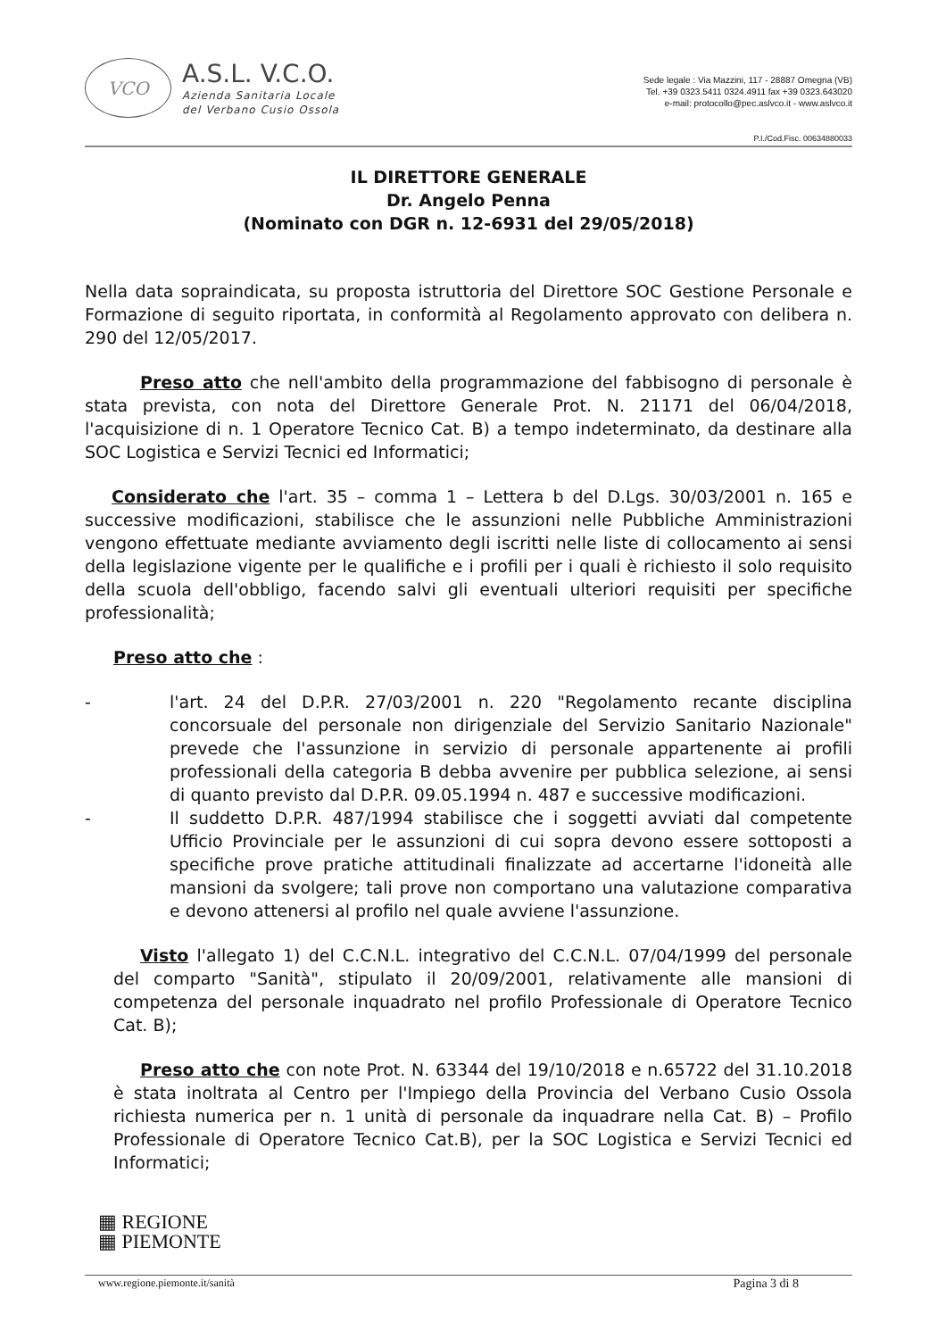VCO
A.S.L. V.C.O.
Azienda Sanitaria Locale
del Verbano Cusio Ossola
Sede legale : Via Mazzini, 117 - 28887 Omegna (VB)
Tel. +39 0323.5411 0324.4911 fax +39 0323.643020
e-mail: protocollo@pec.aslvco.it - www.aslvco.it
P.I./Cod.Fisc. 00634880033
IL DIRETTORE GENERALE
Dr. Angelo Penna
(Nominato con DGR n. 12-6931 del 29/05/2018)
Nella data sopraindicata, su proposta istruttoria del Direttore SOC Gestione Personale e Formazione di seguito riportata, in conformità al Regolamento approvato con delibera n. 290 del 12/05/2017.
Preso atto che nell'ambito della programmazione del fabbisogno di personale è stata prevista, con nota del Direttore Generale Prot. N. 21171 del 06/04/2018, l'acquisizione di n. 1 Operatore Tecnico Cat. B) a tempo indeterminato, da destinare alla SOC Logistica e Servizi Tecnici ed Informatici;
Considerato che l'art. 35 – comma 1 – Lettera b del D.Lgs. 30/03/2001 n. 165 e successive modificazioni, stabilisce che le assunzioni nelle Pubbliche Amministrazioni vengono effettuate mediante avviamento degli iscritti nelle liste di collocamento ai sensi della legislazione vigente per le qualifiche e i profili per i quali è richiesto il solo requisito della scuola dell'obbligo, facendo salvi gli eventuali ulteriori requisiti per specifiche professionalità;
Preso atto che :
- l'art. 24 del D.P.R. 27/03/2001 n. 220 "Regolamento recante disciplina concorsuale del personale non dirigenziale del Servizio Sanitario Nazionale" prevede che l'assunzione in servizio di personale appartenente ai profili professionali della categoria B debba avvenire per pubblica selezione, ai sensi di quanto previsto dal D.P.R. 09.05.1994 n. 487 e successive modificazioni.
- Il suddetto D.P.R. 487/1994 stabilisce che i soggetti avviati dal competente Ufficio Provinciale per le assunzioni di cui sopra devono essere sottoposti a specifiche prove pratiche attitudinali finalizzate ad accertarne l'idoneità alle mansioni da svolgere; tali prove non comportano una valutazione comparativa e devono attenersi al profilo nel quale avviene l'assunzione.
Visto l'allegato 1) del C.C.N.L. integrativo del C.C.N.L. 07/04/1999 del personale del comparto "Sanità", stipulato il 20/09/2001, relativamente alle mansioni di competenza del personale inquadrato nel profilo Professionale di Operatore Tecnico Cat. B);
Preso atto che con note Prot. N. 63344 del 19/10/2018 e n.65722 del 31.10.2018 è stata inoltrata al Centro per l'Impiego della Provincia del Verbano Cusio Ossola richiesta numerica per n. 1 unità di personale da inquadrare nella Cat. B) – Profilo Professionale di Operatore Tecnico Cat.B), per la SOC Logistica e Servizi Tecnici ed Informatici;
▦ REGIONE
▦ PIEMONTE
www.regione.piemonte.it/sanità Pagina 3 di 8